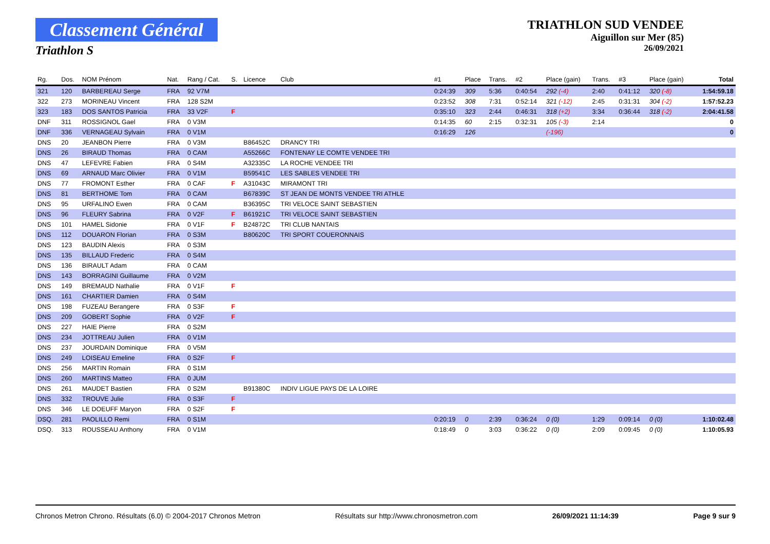Classement Général
Triathlon S
TRIATHLON SUD VENDEE
Aiguillon sur Mer (85)
26/09/2021
| Rg. | Dos. | NOM Prénom | Nat. | Rang / Cat. | S. | Licence | Club | #1 | Place | Trans. | #2 | Place (gain) | Trans. | #3 | Place (gain) | Total |
| --- | --- | --- | --- | --- | --- | --- | --- | --- | --- | --- | --- | --- | --- | --- | --- | --- |
| 321 | 120 | BARBEREAU Serge | FRA | 92 V7M | | | | 0:24:39 | 309 | 5:36 | 0:40:54 | 292 (-4) | 2:40 | 0:41:12 | 320 (-8) | 1:54:59.18 |
| 322 | 273 | MORINEAU Vincent | FRA | 128 S2M | | | | 0:23:52 | 308 | 7:31 | 0:52:14 | 321 (-12) | 2:45 | 0:31:31 | 304 (-2) | 1:57:52.23 |
| 323 | 183 | DOS SANTOS Patricia | FRA | 33 V2F | F | | | 0:35:10 | 323 | 2:44 | 0:46:31 | 318 (+2) | 3:34 | 0:36:44 | 318 (-2) | 2:04:41.58 |
| DNF | 311 | ROSSIGNOL Gael | FRA | 0 V3M | | | | 0:14:35 | 60 | 2:15 | 0:32:31 | 105 (-3) | 2:14 | | | 0 |
| DNF | 336 | VERNAGEAU Sylvain | FRA | 0 V1M | | | | 0:16:29 | 126 | | | (-196) | | | | 0 |
| DNS | 20 | JEANBON Pierre | FRA | 0 V3M | | B86452C | DRANCY TRI | | | | | | | | | |
| DNS | 26 | BIRAUD Thomas | FRA | 0 CAM | | A55266C | FONTENAY LE COMTE VENDEE TRI | | | | | | | | | |
| DNS | 47 | LEFEVRE Fabien | FRA | 0 S4M | | A32335C | LA ROCHE VENDEE TRI | | | | | | | | | |
| DNS | 69 | ARNAUD Marc Olivier | FRA | 0 V1M | | B59541C | LES SABLES VENDEE TRI | | | | | | | | | |
| DNS | 77 | FROMONT Esther | FRA | 0 CAF | F | A31043C | MIRAMONT TRI | | | | | | | | | |
| DNS | 81 | BERTHOME Tom | FRA | 0 CAM | | B67839C | ST JEAN DE MONTS VENDEE TRI ATHLE | | | | | | | | | |
| DNS | 95 | URFALINO Ewen | FRA | 0 CAM | | B36395C | TRI VELOCE SAINT SEBASTIEN | | | | | | | | | |
| DNS | 96 | FLEURY Sabrina | FRA | 0 V2F | F | B61921C | TRI VELOCE SAINT SEBASTIEN | | | | | | | | | |
| DNS | 101 | HAMEL Sidonie | FRA | 0 V1F | F | B24872C | TRI CLUB NANTAIS | | | | | | | | | |
| DNS | 112 | DOUARON Florian | FRA | 0 S3M | | B80620C | TRI SPORT COUERONNAIS | | | | | | | | | |
| DNS | 123 | BAUDIN Alexis | FRA | 0 S3M | | | | | | | | | | | | |
| DNS | 135 | BILLAUD Frederic | FRA | 0 S4M | | | | | | | | | | | | |
| DNS | 136 | BIRAULT Adam | FRA | 0 CAM | | | | | | | | | | | | |
| DNS | 143 | BORRAGINI Guillaume | FRA | 0 V2M | | | | | | | | | | | | |
| DNS | 149 | BREMAUD Nathalie | FRA | 0 V1F | F | | | | | | | | | | | |
| DNS | 161 | CHARTIER Damien | FRA | 0 S4M | | | | | | | | | | | | |
| DNS | 198 | FUZEAU Berangere | FRA | 0 S3F | F | | | | | | | | | | | |
| DNS | 209 | GOBERT Sophie | FRA | 0 V2F | F | | | | | | | | | | | |
| DNS | 227 | HAIE Pierre | FRA | 0 S2M | | | | | | | | | | | | |
| DNS | 234 | JOTTREAU Julien | FRA | 0 V1M | | | | | | | | | | | | |
| DNS | 237 | JOURDAIN Dominique | FRA | 0 V5M | | | | | | | | | | | | |
| DNS | 249 | LOISEAU Emeline | FRA | 0 S2F | F | | | | | | | | | | | |
| DNS | 256 | MARTIN Romain | FRA | 0 S1M | | | | | | | | | | | | |
| DNS | 260 | MARTINS Matteo | FRA | 0 JUM | | | | | | | | | | | | |
| DNS | 261 | MAUDET Bastien | FRA | 0 S2M | | B91380C | INDIV LIGUE PAYS DE LA LOIRE | | | | | | | | | |
| DNS | 332 | TROUVE Julie | FRA | 0 S3F | F | | | | | | | | | | | |
| DNS | 346 | LE DOEUFF Maryon | FRA | 0 S2F | F | | | | | | | | | | | |
| DSQ. | 281 | PAOLILLO Remi | FRA | 0 S1M | | | | 0:20:19 | 0 | 2:39 | 0:36:24 | 0 (0) | 1:29 | 0:09:14 | 0 (0) | 1:10:02.48 |
| DSQ. | 313 | ROUSSEAU Anthony | FRA | 0 V1M | | | | 0:18:49 | 0 | 3:03 | 0:36:22 | 0 (0) | 2:09 | 0:09:45 | 0 (0) | 1:10:05.93 |
Chronos Metron Chrono. Résultats (6.0) © 2004-2017 Chronos Metron Résultats sur http://www.chronosmetron.com 26/09/2021 11:14:39 Page 9 sur 9